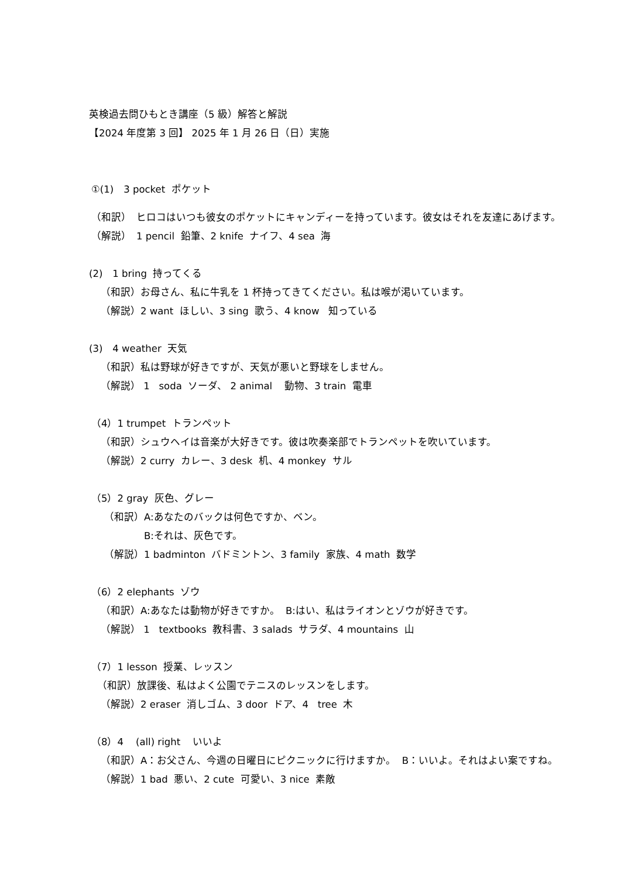英検過去問ひもとき講座（5 級）解答と解説
【2024 年度第 3 回】 2025 年 1 月 26 日（日）実施
①(1)　3 pocket ポケット
（和訳）　ヒロコはいつも彼女のポケットにキャンディーを持っています。彼女はそれを友達にあげます。
（解説）　1 pencil 鉛筆、2 knife ナイフ、4 sea 海
(2)　1 bring 持ってくる
（和訳）お母さん、私に牛乳を 1 杯持ってきてください。私は喉が渇いています。
（解説）2 want ほしい、3 sing 歌う、4 know 知っている
(3)　4 weather 天気
（和訳）私は野球が好きですが、天気が悪いと野球をしません。
（解説） 1 soda ソーダ、 2 animal 動物、3 train 電車
（4）1 trumpet トランペット
（和訳）シュウヘイは音楽が大好きです。彼は吹奏楽部でトランペットを吹いています。
（解説）2 curry カレー、3 desk 机、4 monkey サル
（5）2 gray 灰色、グレー
（和訳）A:あなたのバックは何色ですか、ベン。
B:それは、灰色です。
（解説）1 badminton バドミントン、3 family 家族、4 math 数学
（6）2 elephants ゾウ
（和訳）A:あなたは動物が好きですか。 B:はい、私はライオンとゾウが好きです。
（解説） 1 textbooks 教科書、3 salads サラダ、4 mountains 山
（7）1 lesson 授業、レッスン
（和訳）放課後、私はよく公園でテニスのレッスンをします。
（解説）2 eraser 消しゴム、3 door ドア、4 tree 木
（8）4 (all) right いいよ
（和訳）A：お父さん、今週の日曜日にピクニックに行けますか。 B：いいよ。それはよい案ですね。
（解説）1 bad 悪い、2 cute 可愛い、3 nice 素敵